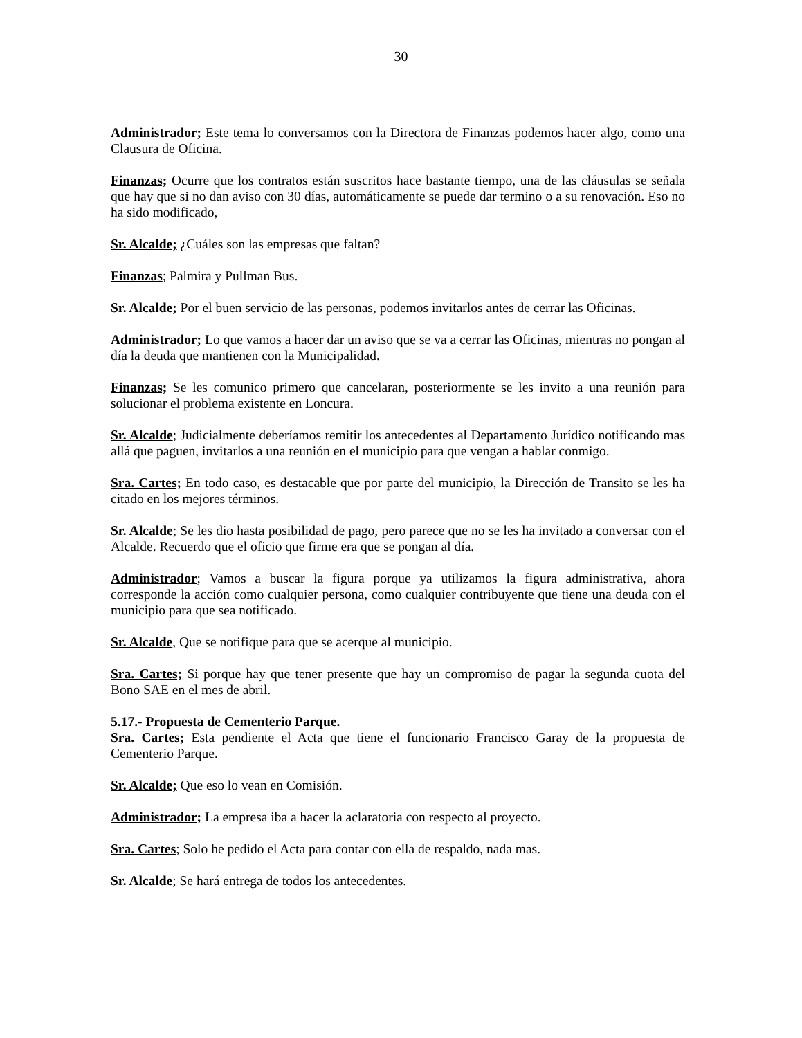30
Administrador; Este tema lo conversamos con la Directora de Finanzas podemos hacer algo, como una Clausura de Oficina.
Finanzas; Ocurre que los contratos están suscritos hace bastante tiempo, una de las cláusulas se señala que hay que si no dan aviso con 30 días, automáticamente se puede dar termino o a su renovación. Eso no ha sido modificado,
Sr. Alcalde; ¿Cuáles son las empresas que faltan?
Finanzas; Palmira y Pullman Bus.
Sr. Alcalde; Por el buen servicio de las personas, podemos invitarlos antes de cerrar las Oficinas.
Administrador; Lo que vamos a hacer dar un aviso que se va a cerrar las Oficinas, mientras no pongan al día la deuda que mantienen con la Municipalidad.
Finanzas; Se les comunico primero que cancelaran, posteriormente se les invito a una reunión para solucionar el problema existente en Loncura.
Sr. Alcalde; Judicialmente deberíamos remitir los antecedentes al Departamento Jurídico notificando mas allá que paguen, invitarlos a una reunión en el municipio para que vengan a hablar conmigo.
Sra. Cartes; En todo caso, es destacable que por parte del municipio, la Dirección de Transito se les ha citado en los mejores términos.
Sr. Alcalde; Se les dio hasta posibilidad de pago, pero parece que no se les ha invitado a conversar con el Alcalde. Recuerdo que el oficio que firme era que se pongan al día.
Administrador; Vamos a buscar la figura porque ya utilizamos la figura administrativa, ahora corresponde la acción como cualquier persona, como cualquier contribuyente que tiene una deuda con el municipio para que sea notificado.
Sr. Alcalde, Que se notifique para que se acerque al municipio.
Sra. Cartes; Si porque hay que tener presente que hay un compromiso de pagar la segunda cuota del Bono SAE en el mes de abril.
5.17.- Propuesta de Cementerio Parque.
Sra. Cartes; Esta pendiente el Acta que tiene el funcionario Francisco Garay de la propuesta de Cementerio Parque.
Sr. Alcalde; Que eso lo vean en Comisión.
Administrador; La empresa iba a hacer la aclaratoria con respecto al proyecto.
Sra. Cartes; Solo he pedido el Acta para contar con ella de respaldo, nada mas.
Sr. Alcalde; Se hará entrega de todos los antecedentes.